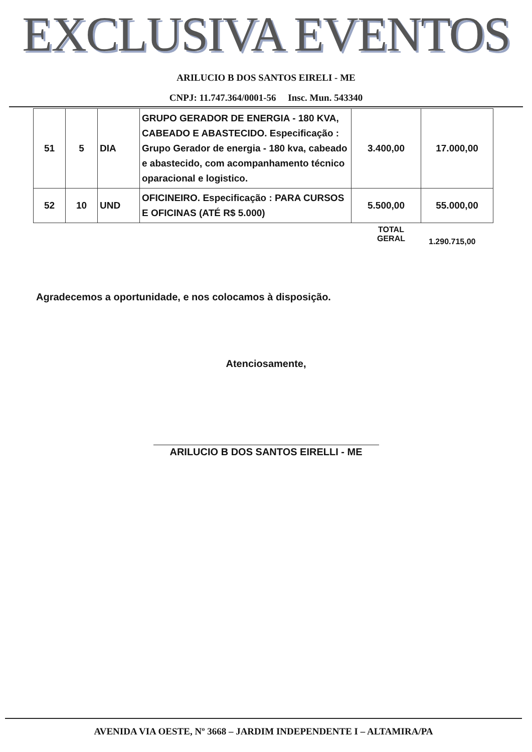EXCLUSIVA EVENTOS
ARILUCIO B DOS SANTOS EIRELI - ME
CNPJ: 11.747.364/0001-56 Insc. Mun. 543340
| 51 | 5 | DIA | GRUPO GERADOR DE ENERGIA - 180 KVA, CABEADO E ABASTECIDO. Especificação : Grupo Gerador de energia - 180 kva, cabeado e abastecido, com acompanhamento técnico oparacional e logistico. | 3.400,00 | 17.000,00 |
| 52 | 10 | UND | OFICINEIRO. Especificação : PARA CURSOS E OFICINAS (ATÉ R$ 5.000) | 5.500,00 | 55.000,00 |
TOTAL
GERAL
1.290.715,00
Agradecemos a oportunidade, e nos colocamos à disposição.
Atenciosamente,
ARILUCIO B DOS SANTOS EIRELLI - ME
AVENIDA VIA OESTE, Nº 3668 – JARDIM INDEPENDENTE I – ALTAMIRA/PA